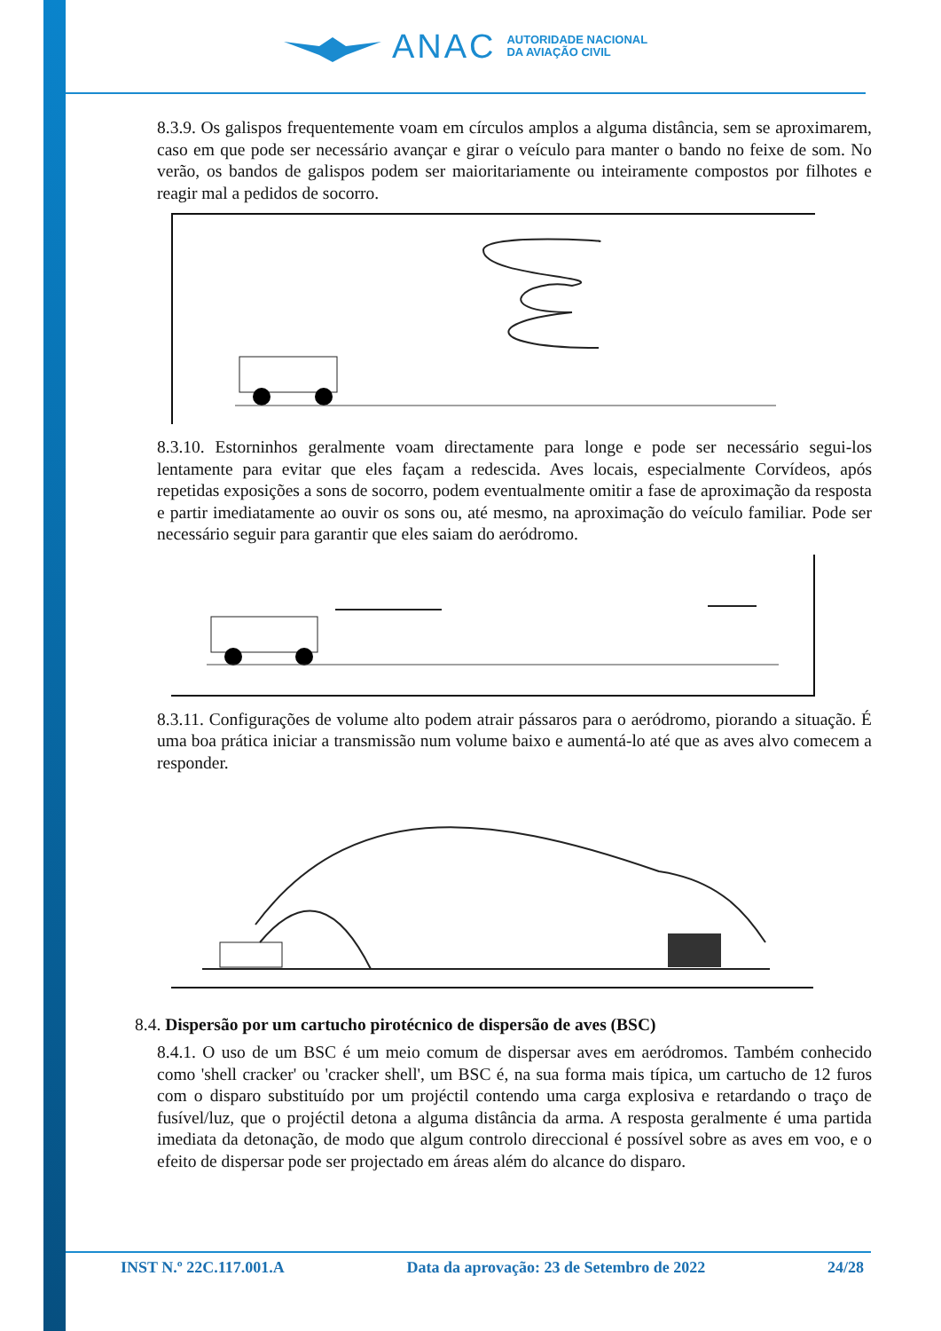ANAC AUTORIDADE NACIONAL
DA AVIAÇÃO CIVIL
8.3.9. Os galispos frequentemente voam em círculos amplos a alguma distância, sem se aproximarem, caso em que pode ser necessário avançar e girar o veículo para manter o bando no feixe de som. No verão, os bandos de galispos podem ser maioritariamente ou inteiramente compostos por filhotes e reagir mal a pedidos de socorro.
8.3.10. Estorninhos geralmente voam directamente para longe e pode ser necessário segui-los lentamente para evitar que eles façam a redescida. Aves locais, especialmente Corvídeos, após repetidas exposições a sons de socorro, podem eventualmente omitir a fase de aproximação da resposta e partir imediatamente ao ouvir os sons ou, até mesmo, na aproximação do veículo familiar. Pode ser necessário seguir para garantir que eles saiam do aeródromo.
8.3.11. Configurações de volume alto podem atrair pássaros para o aeródromo, piorando a situação. É uma boa prática iniciar a transmissão num volume baixo e aumentá-lo até que as aves alvo comecem a responder.
8.4. Dispersão por um cartucho pirotécnico de dispersão de aves (BSC)
8.4.1. O uso de um BSC é um meio comum de dispersar aves em aeródromos. Também conhecido como 'shell cracker' ou 'cracker shell', um BSC é, na sua forma mais típica, um cartucho de 12 furos com o disparo substituído por um projéctil contendo uma carga explosiva e retardando o traço de fusível/luz, que o projéctil detona a alguma distância da arma. A resposta geralmente é uma partida imediata da detonação, de modo que algum controlo direccional é possível sobre as aves em voo, e o efeito de dispersar pode ser projectado em áreas além do alcance do disparo.
INST N.º 22C.117.001.A Data da aprovação: 23 de Setembro de 2022 24/28